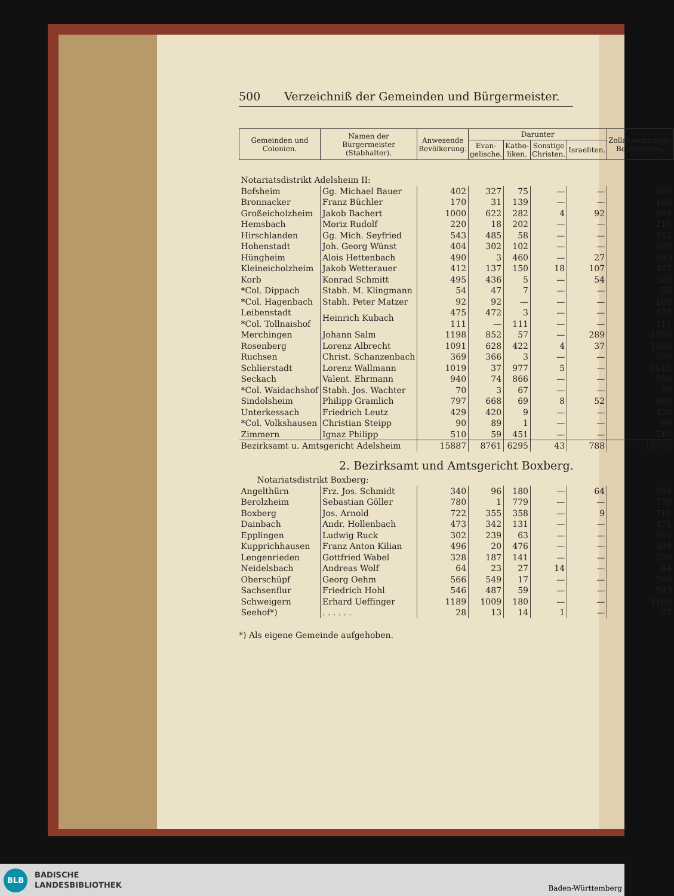500 Verzeichniß der Gemeinden und Bürgermeister.
| Gemeinden und Colonien. | Namen der Bürgermeister (Stabhalter). | Anwesende Bevölkerung. | Darunter | | | | Zollabrechnungs-Bevölkerung. |
| --- | --- | --- | --- | --- | --- | --- | --- |
| | | | Evan-gelische. | Katho-liken. | Sonstige Christen. | Israeliten. | |
| Notariatsdistrikt Adelsheim II: | | | | | | | |
| Bofsheim | Gg. Michael Bauer | 402 | 327 | 75 | — | — | 403 |
| Bronnacker | Franz Büchler | 170 | 31 | 139 | — | — | 168 |
| Großeicholzheim | Jakob Bachert | 1000 | 622 | 282 | 4 | 92 | 999 |
| Hemsbach | Moriz Rudolf | 220 | 18 | 202 | — | — | 218 |
| Hirschlanden | Gg. Mich. Seyfried | 543 | 485 | 58 | — | — | 542 |
| Hohenstadt | Joh. Georg Wünst | 404 | 302 | 102 | — | — | 403 |
| Hüngheim | Alois Hettenbach | 490 | 3 | 460 | — | 27 | 493 |
| Kleineicholzheim | Jakob Wetterauer | 412 | 137 | 150 | 18 | 107 | 407 |
| Korb | Konrad Schmitt | 495 | 436 | 5 | — | 54 | 500 |
| *Col. Dippach | Stabh. M. Klingmann | 54 | 47 | 7 | — | — | 55 |
| *Col. Hagenbach | Stabh. Peter Matzer | 92 | 92 | — | — | — | 100 |
| Leibenstadt | Heinrich Kubach | 475 | 472 | 3 | — | — | 476 |
| *Col. Tollnaishof | | 111 | — | 111 | — | — | 111 |
| Merchingen | Johann Salm | 1198 | 852 | 57 | — | 289 | 1200 |
| Rosenberg | Lorenz Albrecht | 1091 | 628 | 422 | 4 | 37 | 1086 |
| Ruchsen | Christ. Schanzenbach | 369 | 366 | 3 | — | — | 370 |
| Schlierstadt | Lorenz Wallmann | 1019 | 37 | 977 | 5 | — | 1015 |
| Seckach | Valent. Ehrmann | 940 | 74 | 866 | — | — | 939 |
| *Col. Waidachshof | Stabh. Jos. Wachter | 70 | 3 | 67 | — | — | 70 |
| Sindolsheim | Philipp Gramlich | 797 | 668 | 69 | 8 | 52 | 800 |
| Unterkessach | Friedrich Leutz | 429 | 420 | 9 | — | — | 430 |
| *Col. Volkshausen | Christian Steipp | 90 | 89 | 1 | — | — | 90 |
| Zimmern | Ignaz Philipp | 510 | 59 | 451 | — | — | 510 |
| Bezirksamt u. Amtsgericht Adelsheim | | 15887 | 8761 | 6295 | 43 | 788 | 15872 |
| 2. Bezirksamt und Amtsgericht Boxberg. | | | | | | | |
| Notariatsdistrikt Boxberg: | | | | | | | |
| Angelthürn | Frz. Jos. Schmidt | 340 | 96 | 180 | — | 64 | 340 |
| Berolzheim | Sebastian Göller | 780 | 1 | 779 | — | — | 776 |
| Boxberg | Jos. Arnold | 722 | 355 | 358 | — | 9 | 718 |
| Dainbach | Andr. Hollenbach | 473 | 342 | 131 | — | — | 471 |
| Epplingen | Ludwig Ruck | 302 | 239 | 63 | — | — | 302 |
| Kupprichhausen | Franz Anton Kilian | 496 | 20 | 476 | — | — | 494 |
| Lengenrieden | Gottfried Wabel | 328 | 187 | 141 | — | — | 329 |
| Neidelsbach | Andreas Wolf | 64 | 23 | 27 | 14 | — | 64 |
| Oberschüpf | Georg Oehm | 566 | 549 | 17 | — | — | 566 |
| Sachsenflur | Friedrich Hohl | 546 | 487 | 59 | — | — | 543 |
| Schweigern | Erhard Ueffinger | 1189 | 1009 | 180 | — | — | 1189 |
| Seehof*) | . . . . . . | 28 | 13 | 14 | 1 | — | 27 |
*) Als eigene Gemeinde aufgehoben.
BLB
BADISCHE
LANDESBIBLIOTHEK
Baden-Württemberg